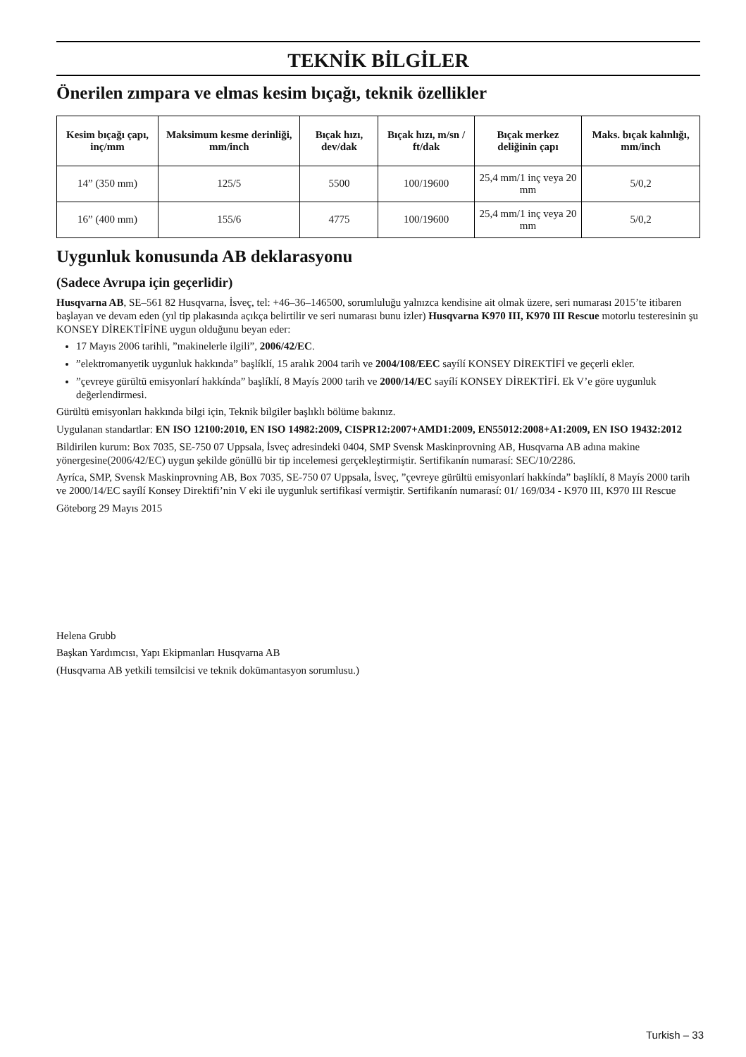TEKNİK BİLGİLER
Önerilen zımpara ve elmas kesim bıçağı, teknik özellikler
| Kesim bıçağı çapı, inç/mm | Maksimum kesme derinliği, mm/inch | Bıçak hızı, dev/dak | Bıçak hızı, m/sn / ft/dak | Bıçak merkez deliğinin çapı | Maks. bıçak kalınlığı, mm/inch |
| --- | --- | --- | --- | --- | --- |
| 14” (350 mm) | 125/5 | 5500 | 100/19600 | 25,4 mm/1 inç veya 20 mm | 5/0,2 |
| 16” (400 mm) | 155/6 | 4775 | 100/19600 | 25,4 mm/1 inç veya 20 mm | 5/0,2 |
Uygunluk konusunda AB deklarasyonu
(Sadece Avrupa için geçerlidir)
Husqvarna AB, SE–561 82 Husqvarna, İsveç, tel: +46–36–146500, sorumluluğu yalnızca kendisine ait olmak üzere, seri numarası 2015’te itibaren başlayan ve devam eden (yıl tip plakasında açıkça belirtilir ve seri numarası bunu izler) Husqvarna K970 III, K970 III Rescue motorlu testeresinin şu KONSEY DİREKTİFİNE uygun olduğunu beyan eder:
17 Mayıs 2006 tarihli, ”makinelerle ilgili”, 2006/42/EC.
”elektromanyetik uygunluk hakkında” başlíklí, 15 aralık 2004 tarih ve 2004/108/EEC sayílí KONSEY DİREKTİFİ ve geçerli ekler.
”çevreye gürültü emisyonlarí hakkínda” başlíklí, 8 Mayís 2000 tarih ve 2000/14/EC sayílí KONSEY DİREKTİFİ. Ek V’e göre uygunluk değerlendirmesi.
Gürültü emisyonları hakkında bilgi için, Teknik bilgiler başlıklı bölüme bakınız.
Uygulanan standartlar: EN ISO 12100:2010, EN ISO 14982:2009, CISPR12:2007+AMD1:2009, EN55012:2008+A1:2009, EN ISO 19432:2012
Bildirilen kurum: Box 7035, SE-750 07 Uppsala, İsveç adresindeki 0404, SMP Svensk Maskinprovning AB, Husqvarna AB adına makine yönergesine(2006/42/EC) uygun şekilde gönüllü bir tip incelemesi gerçekleştirmiştir. Sertifikanín numarasí: SEC/10/2286.
Ayríca, SMP, Svensk Maskinprovning AB, Box 7035, SE-750 07 Uppsala, İsveç, ”çevreye gürültü emisyonlarí hakkínda” başlíklí, 8 Mayís 2000 tarih ve 2000/14/EC sayílí Konsey Direktifi’nin V eki ile uygunluk sertifikasí vermiştir. Sertifikanín numarasí: 01/ 169/034 - K970 III, K970 III Rescue
Göteborg 29 Mayıs 2015
Helena Grubb
Başkan Yardımcısı, Yapı Ekipmanları Husqvarna AB
(Husqvarna AB yetkili temsilcisi ve teknik dokümantasyon sorumlusu.)
Turkish – 33